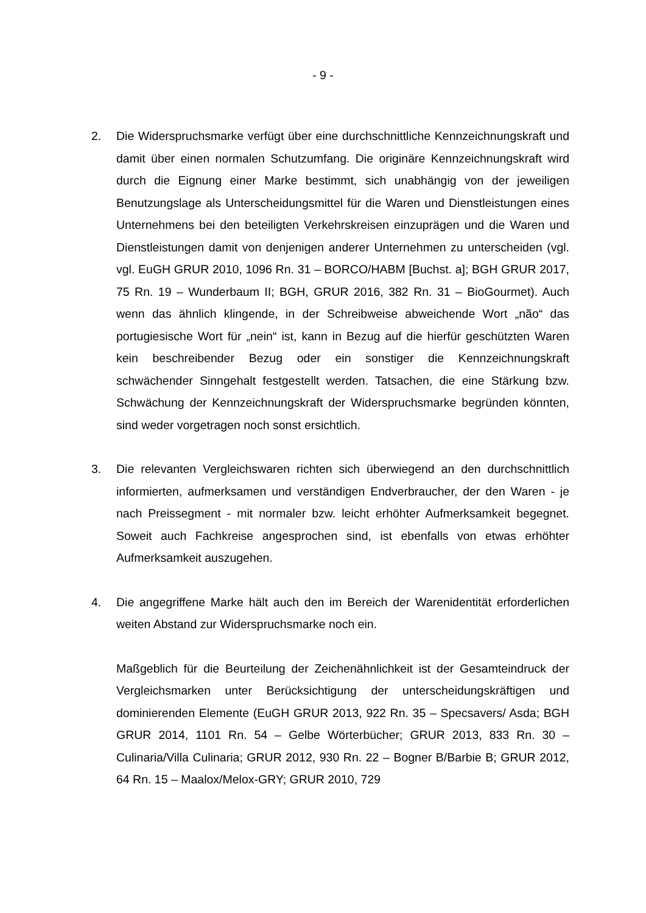- 9 -
2. Die Widerspruchsmarke verfügt über eine durchschnittliche Kennzeichnungs­kraft und damit über einen normalen Schutzumfang. Die originäre Kennzeich­nungskraft wird durch die Eignung einer Marke bestimmt, sich unabhängig von der jeweiligen Benutzungslage als Unterscheidungsmittel für die Waren und Dienstleistungen eines Unternehmens bei den beteiligten Verkehrskreisen einzuprägen und die Waren und Dienstleistungen damit von denjenigen ande­rer Unternehmen zu unterscheiden (vgl. vgl. EuGH GRUR 2010, 1096 Rn. 31 – BORCO/HABM [Buchst. a]; BGH GRUR 2017, 75 Rn. 19 – Wunderbaum II; BGH, GRUR 2016, 382 Rn. 31 – BioGourmet). Auch wenn das ähnlich klin­gende, in der Schreibweise abweichende Wort „não“ das portugiesische Wort für „nein“ ist, kann in Bezug auf die hierfür geschützten Waren kein beschrei­bender Bezug oder ein sonstiger die Kennzeichnungskraft schwächender Sinngehalt festgestellt werden. Tatsachen, die eine Stärkung bzw. Schwä­chung der Kennzeichnungskraft der Widerspruchsmarke begründen könnten, sind weder vorgetragen noch sonst ersichtlich.
3. Die relevanten Vergleichswaren richten sich überwiegend an den durchschnitt­lich informierten, aufmerksamen und verständigen Endverbraucher, der den Waren - je nach Preissegment - mit normaler bzw. leicht erhöhter Aufmerk­samkeit begegnet. Soweit auch Fachkreise angesprochen sind, ist ebenfalls von etwas erhöhter Aufmerksamkeit auszugehen.
4. Die angegriffene Marke hält auch den im Bereich der Warenidentität erforderli­chen weiten Abstand zur Widerspruchsmarke noch ein.
Maßgeblich für die Beurteilung der Zeichenähnlichkeit ist der Gesamteindruck der Vergleichsmarken unter Berücksichtigung der unterscheidungskräftigen und dominierenden Elemente (EuGH GRUR 2013, 922 Rn. 35 – Specsavers/ Asda; BGH GRUR 2014, 1101 Rn. 54 – Gelbe Wörterbücher; GRUR 2013, 833 Rn. 30 – Culinaria/Villa Culinaria; GRUR 2012, 930 Rn. 22 – Bogner B/Barbie B; GRUR 2012, 64 Rn. 15 – Maalox/Melox-GRY; GRUR 2010, 729